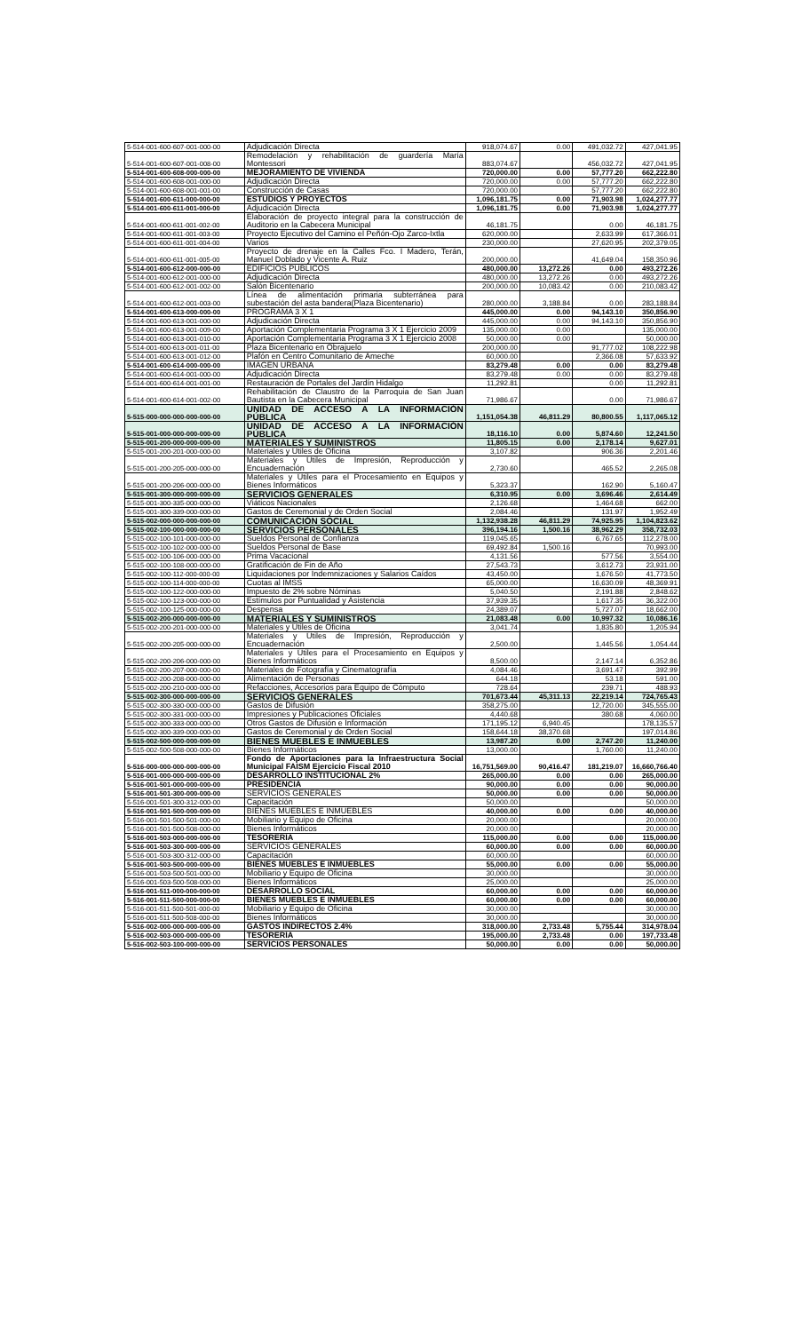| 5-514-001-600-607-001-000-00 | Adjudicación Directa | 918,074.67 | 0.00 | 491,032.72 | 427,041.95 |
| 5-514-001-600-607-001-008-00 | Remodelación y rehabilitación de guardería María Montessori | 883,074.67 | | 456,032.72 | 427,041.95 |
| 5-514-001-600-608-000-000-00 | MEJORAMIENTO DE VIVIENDA | 720,000.00 | 0.00 | 57,777.20 | 662,222.80 |
| 5-514-001-600-608-001-000-00 | Adjudicación Directa | 720,000.00 | 0.00 | 57,777.20 | 662,222.80 |
| 5-514-001-600-608-001-001-00 | Construcción de Casas | 720,000.00 | | 57,777.20 | 662,222.80 |
| 5-514-001-600-611-000-000-00 | ESTUDIOS Y PROYECTOS | 1,096,181.75 | 0.00 | 71,903.98 | 1,024,277.77 |
| 5-514-001-600-611-001-000-00 | Adjudicación Directa | 1,096,181.75 | 0.00 | 71,903.98 | 1,024,277.77 |
| 5-514-001-600-611-001-002-00 | Elaboración de proyecto integral para la construcción de Auditorio en la Cabecera Municipal | 46,181.75 | | 0.00 | 46,181.75 |
| 5-514-001-600-611-001-003-00 | Proyecto Ejecutivo del Camino el Peñón-Ojo Zarco-Ixtla | 620,000.00 | | 2,633.99 | 617,366.01 |
| 5-514-001-600-611-001-004-00 | Varios | 230,000.00 | | 27,620.95 | 202,379.05 |
| 5-514-001-600-611-001-005-00 | Proyecto de drenaje en la Calles Fco. I Madero, Terán, Manuel Doblado y Vicente A. Ruiz | 200,000.00 | | 41,649.04 | 158,350.96 |
| 5-514-001-600-612-000-000-00 | EDIFICIOS PUBLICOS | 480,000.00 | 13,272.26 | 0.00 | 493,272.26 |
| 5-514-001-600-612-001-000-00 | Adjudicación Directa | 480,000.00 | 13,272.26 | 0.00 | 493,272.26 |
| 5-514-001-600-612-001-002-00 | Salón Bicentenario | 200,000.00 | 10,083.42 | 0.00 | 210,083.42 |
| 5-514-001-600-612-001-003-00 | Línea de alimentación primaria subterránea para subestación del asta bandera(Plaza Bicentenario) | 280,000.00 | 3,188.84 | 0.00 | 283,188.84 |
| 5-514-001-600-613-000-000-00 | PROGRAMA 3 X 1 | 445,000.00 | 0.00 | 94,143.10 | 350,856.90 |
| 5-514-001-600-613-001-000-00 | Adjudicación Directa | 445,000.00 | 0.00 | 94,143.10 | 350,856.90 |
| 5-514-001-600-613-001-009-00 | Aportación Complementaria Programa 3 X 1 Ejercicio 2009 | 135,000.00 | 0.00 | | 135,000.00 |
| 5-514-001-600-613-001-010-00 | Aportación Complementaria Programa 3 X 1 Ejercicio 2008 | 50,000.00 | 0.00 | | 50,000.00 |
| 5-514-001-600-613-001-011-00 | Plaza Bicentenario en Obrajuelo | 200,000.00 | | 91,777.02 | 108,222.98 |
| 5-514-001-600-613-001-012-00 | Plafón en Centro Comunitario de Ameche | 60,000.00 | | 2,366.08 | 57,633.92 |
| 5-514-001-600-614-000-000-00 | IMAGEN URBANA | 83,279.48 | 0.00 | 0.00 | 83,279.48 |
| 5-514-001-600-614-001-000-00 | Adjudicación Directa | 83,279.48 | 0.00 | 0.00 | 83,279.48 |
| 5-514-001-600-614-001-001-00 | Restauración de Portales del Jardín Hidalgo | 11,292.81 | | 0.00 | 11,292.81 |
| 5-514-001-600-614-001-002-00 | Rehabilitación de Claustro de la Parroquia de San Juan Bautista en la Cabecera Municipal | 71,986.67 | | 0.00 | 71,986.67 |
| 5-515-000-000-000-000-000-00 | UNIDAD DE ACCESO A LA INFORMACIÓN PÚBLICA | 1,151,054.38 | 46,811.29 | 80,800.55 | 1,117,065.12 |
| 5-515-001-000-000-000-000-00 | UNIDAD DE ACCESO A LA INFORMACIÓN PÚBLICA | 18,116.10 | 0.00 | 5,874.60 | 12,241.50 |
| 5-515-001-200-000-000-000-00 | MATERIALES Y SUMINISTROS | 11,805.15 | 0.00 | 2,178.14 | 9,627.01 |
| 5-515-001-200-201-000-000-00 | Materiales y Útiles de Oficina | 3,107.82 | | 906.36 | 2,201.46 |
| 5-515-001-200-205-000-000-00 | Materiales y Útiles de Impresión, Reproducción y Encuadernación | 2,730.60 | | 465.52 | 2,265.08 |
| 5-515-001-200-206-000-000-00 | Materiales y Útiles para el Procesamiento en Equipos y Bienes Informáticos | 5,323.37 | | 162.90 | 5,160.47 |
| 5-515-001-300-000-000-000-00 | SERVICIOS GENERALES | 6,310.95 | 0.00 | 3,696.46 | 2,614.49 |
| 5-515-001-300-335-000-000-00 | Viáticos Nacionales | 2,126.68 | | 1,464.68 | 662.00 |
| 5-515-001-300-339-000-000-00 | Gastos de Ceremonial y de Orden Social | 2,084.46 | | 131.97 | 1,952.49 |
| 5-515-002-000-000-000-000-00 | COMUNICACIÓN SOCIAL | 1,132,938.28 | 46,811.29 | 74,925.95 | 1,104,823.62 |
| 5-515-002-100-000-000-000-00 | SERVICIOS PERSONALES | 396,194.16 | 1,500.16 | 38,962.29 | 358,732.03 |
| 5-515-002-100-101-000-000-00 | Sueldos Personal de Confianza | 119,045.65 | | 6,767.65 | 112,278.00 |
| 5-515-002-100-102-000-000-00 | Sueldos Personal de Base | 69,492.84 | 1,500.16 | | 70,993.00 |
| 5-515-002-100-106-000-000-00 | Prima Vacacional | 4,131.56 | | 577.56 | 3,554.00 |
| 5-515-002-100-108-000-000-00 | Gratificación de Fin de Año | 27,543.73 | | 3,612.73 | 23,931.00 |
| 5-515-002-100-112-000-000-00 | Liquidaciones por Indemnizaciones y Salarios Caídos | 43,450.00 | | 1,676.50 | 41,773.50 |
| 5-515-002-100-114-000-000-00 | Cuotas al IMSS | 65,000.00 | | 16,630.09 | 48,369.91 |
| 5-515-002-100-122-000-000-00 | Impuesto de 2% sobre Nóminas | 5,040.50 | | 2,191.88 | 2,848.62 |
| 5-515-002-100-123-000-000-00 | Estímulos por Puntualidad y Asistencia | 37,939.35 | | 1,617.35 | 36,322.00 |
| 5-515-002-100-125-000-000-00 | Despensa | 24,389.07 | | 5,727.07 | 18,662.00 |
| 5-515-002-200-000-000-000-00 | MATERIALES Y SUMINISTROS | 21,083.48 | 0.00 | 10,997.32 | 10,086.16 |
| 5-515-002-200-201-000-000-00 | Materiales y Útiles de Oficina | 3,041.74 | | 1,835.80 | 1,205.94 |
| 5-515-002-200-205-000-000-00 | Materiales y Útiles de Impresión, Reproducción y Encuadernación | 2,500.00 | | 1,445.56 | 1,054.44 |
| 5-515-002-200-206-000-000-00 | Materiales y Útiles para el Procesamiento en Equipos y Bienes Informáticos | 8,500.00 | | 2,147.14 | 6,352.86 |
| 5-515-002-200-207-000-000-00 | Materiales de Fotografía y Cinematografía | 4,084.46 | | 3,691.47 | 392.99 |
| 5-515-002-200-208-000-000-00 | Alimentación de Personas | 644.18 | | 53.18 | 591.00 |
| 5-515-002-200-210-000-000-00 | Refacciones, Accesorios para Equipo de Cómputo | 728.64 | | 239.71 | 488.93 |
| 5-515-002-300-000-000-000-00 | SERVICIOS GENERALES | 701,673.44 | 45,311.13 | 22,219.14 | 724,765.43 |
| 5-515-002-300-330-000-000-00 | Gastos de Difusión | 358,275.00 | | 12,720.00 | 345,555.00 |
| 5-515-002-300-331-000-000-00 | Impresiones y Publicaciones Oficiales | 4,440.68 | | 380.68 | 4,060.00 |
| 5-515-002-300-333-000-000-00 | Otros Gastos de Difusión e Información | 171,195.12 | 6,940.45 | | 178,135.57 |
| 5-515-002-300-339-000-000-00 | Gastos de Ceremonial y de Orden Social | 158,644.18 | 38,370.68 | | 197,014.86 |
| 5-515-002-500-000-000-000-00 | BIENES MUEBLES E INMUEBLES | 13,987.20 | 0.00 | 2,747.20 | 11,240.00 |
| 5-515-002-500-508-000-000-00 | Bienes Informáticos | 13,000.00 | | 1,760.00 | 11,240.00 |
| 5-516-000-000-000-000-000-00 | Fondo de Aportaciones para la Infraestructura Social Municipal FAISM Ejercicio Fiscal 2010 | 16,751,569.00 | 90,416.47 | 181,219.07 | 16,660,766.40 |
| 5-516-001-000-000-000-000-00 | DESARROLLO INSTITUCIONAL 2% | 265,000.00 | 0.00 | 0.00 | 265,000.00 |
| 5-516-001-501-000-000-000-00 | PRESIDENCIA | 90,000.00 | 0.00 | 0.00 | 90,000.00 |
| 5-516-001-501-300-000-000-00 | SERVICIOS GENERALES | 50,000.00 | 0.00 | 0.00 | 50,000.00 |
| 5-516-001-501-300-312-000-00 | Capacitación | 50,000.00 | | | 50,000.00 |
| 5-516-001-501-500-000-000-00 | BIENES MUEBLES E INMUEBLES | 40,000.00 | 0.00 | 0.00 | 40,000.00 |
| 5-516-001-501-500-501-000-00 | Mobiliario y Equipo de Oficina | 20,000.00 | | | 20,000.00 |
| 5-516-001-501-500-508-000-00 | Bienes Informáticos | 20,000.00 | | | 20,000.00 |
| 5-516-001-503-000-000-000-00 | TESORERÍA | 115,000.00 | 0.00 | 0.00 | 115,000.00 |
| 5-516-001-503-300-000-000-00 | SERVICIOS GENERALES | 60,000.00 | 0.00 | 0.00 | 60,000.00 |
| 5-516-001-503-300-312-000-00 | Capacitación | 60,000.00 | | | 60,000.00 |
| 5-516-001-503-500-000-000-00 | BIENES MUEBLES E INMUEBLES | 55,000.00 | 0.00 | 0.00 | 55,000.00 |
| 5-516-001-503-500-501-000-00 | Mobiliario y Equipo de Oficina | 30,000.00 | | | 30,000.00 |
| 5-516-001-503-500-508-000-00 | Bienes Informáticos | 25,000.00 | | | 25,000.00 |
| 5-516-001-511-000-000-000-00 | DESARROLLO SOCIAL | 60,000.00 | 0.00 | 0.00 | 60,000.00 |
| 5-516-001-511-500-000-000-00 | BIENES MUEBLES E INMUEBLES | 60,000.00 | 0.00 | 0.00 | 60,000.00 |
| 5-516-001-511-500-501-000-00 | Mobiliario y Equipo de Oficina | 30,000.00 | | | 30,000.00 |
| 5-516-001-511-500-508-000-00 | Bienes Informáticos | 30,000.00 | | | 30,000.00 |
| 5-516-002-000-000-000-000-00 | GASTOS INDIRECTOS 2.4% | 318,000.00 | 2,733.48 | 5,755.44 | 314,978.04 |
| 5-516-002-503-000-000-000-00 | TESORERÍA | 195,000.00 | 2,733.48 | 0.00 | 197,733.48 |
| 5-516-002-503-100-000-000-00 | SERVICIOS PERSONALES | 50,000.00 | 0.00 | 0.00 | 50,000.00 |